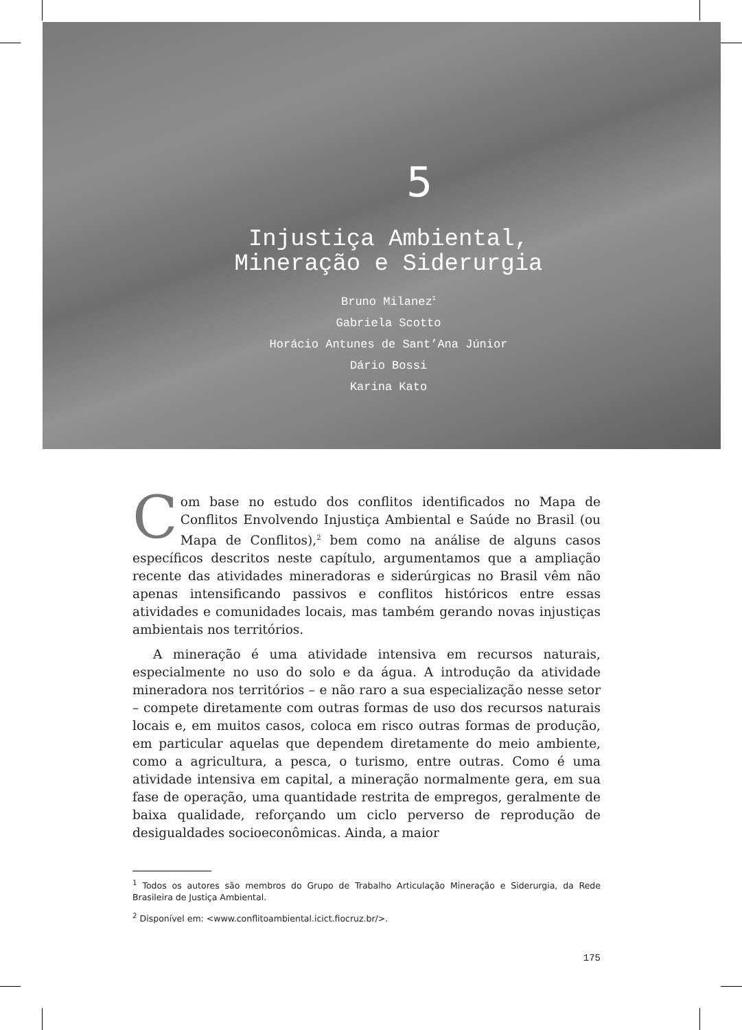5
Injustiça Ambiental,
Mineração e Siderurgia
Bruno Milanez<sup>1</sup>
Gabriela Scotto
Horácio Antunes de Sant’Ana Júnior
Dário Bossi
Karina Kato
Com base no estudo dos conflitos identificados no Mapa de Conflitos Envolvendo Injustiça Ambiental e Saúde no Brasil (ou Mapa de Conflitos),<sup>2</sup> bem como na análise de alguns casos específicos descritos neste capítulo, argumentamos que a ampliação recente das atividades mineradoras e siderúrgicas no Brasil vêm não apenas intensificando passivos e conflitos históricos entre essas atividades e comunidades locais, mas também gerando novas injustiças ambientais nos territórios.
A mineração é uma atividade intensiva em recursos naturais, especialmente no uso do solo e da água. A introdução da atividade mineradora nos territórios – e não raro a sua especialização nesse setor – compete diretamente com outras formas de uso dos recursos naturais locais e, em muitos casos, coloca em risco outras formas de produção, em particular aquelas que dependem diretamente do meio ambiente, como a agricultura, a pesca, o turismo, entre outras. Como é uma atividade intensiva em capital, a mineração normalmente gera, em sua fase de operação, uma quantidade restrita de empregos, geralmente de baixa qualidade, reforçando um ciclo perverso de reprodução de desigualdades socioeconômicas. Ainda, a maior
<sup>1</sup> Todos os autores são membros do Grupo de Trabalho Articulação Mineração e Siderurgia, da Rede Brasileira de Justiça Ambiental.
<sup>2</sup> Disponível em: <www.conflitoambiental.icict.fiocruz.br/>.
175